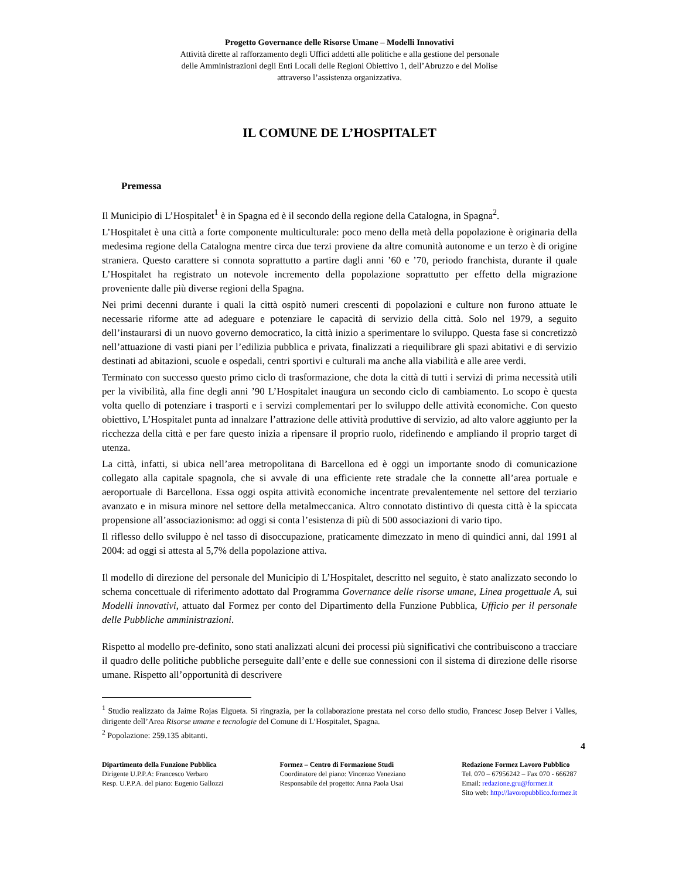Progetto Governance delle Risorse Umane – Modelli Innovativi
Attività dirette al rafforzamento degli Uffici addetti alle politiche e alla gestione del personale
delle Amministrazioni degli Enti Locali delle Regioni Obiettivo 1, dell’Abruzzo e del Molise
attraverso l’assistenza organizzativa.
IL COMUNE DE L’HOSPITALET
Premessa
Il Municipio di L’Hospitalet<sup>1</sup> è in Spagna ed è il secondo della regione della Catalogna, in Spagna<sup>2</sup>.
L’Hospitalet è una città a forte componente multiculturale: poco meno della metà della popolazione è originaria della medesima regione della Catalogna mentre circa due terzi proviene da altre comunità autonome e un terzo è di origine straniera. Questo carattere si connota soprattutto a partire dagli anni ’60 e ’70, periodo franchista, durante il quale L’Hospitalet ha registrato un notevole incremento della popolazione soprattutto per effetto della migrazione proveniente dalle più diverse regioni della Spagna.
Nei primi decenni durante i quali la città ospitò numeri crescenti di popolazioni e culture non furono attuate le necessarie riforme atte ad adeguare e potenziare le capacità di servizio della città. Solo nel 1979, a seguito dell’instaurarsi di un nuovo governo democratico, la città inizio a sperimentare lo sviluppo. Questa fase si concretizzò nell’attuazione di vasti piani per l’edilizia pubblica e privata, finalizzati a riequilibrare gli spazi abitativi e di servizio destinati ad abitazioni, scuole e ospedali, centri sportivi e culturali ma anche alla viabilità e alle aree verdi.
Terminato con successo questo primo ciclo di trasformazione, che dota la città di tutti i servizi di prima necessità utili per la vivibilità, alla fine degli anni ’90 L’Hospitalet inaugura un secondo ciclo di cambiamento. Lo scopo è questa volta quello di potenziare i trasporti e i servizi complementari per lo sviluppo delle attività economiche. Con questo obiettivo, L’Hospitalet punta ad innalzare l’attrazione delle attività produttive di servizio, ad alto valore aggiunto per la ricchezza della città e per fare questo inizia a ripensare il proprio ruolo, ridefinendo e ampliando il proprio target di utenza.
La città, infatti, si ubica nell’area metropolitana di Barcellona ed è oggi un importante snodo di comunicazione collegato alla capitale spagnola, che si avvale di una efficiente rete stradale che la connette all’area portuale e aeroportuale di Barcellona. Essa oggi ospita attività economiche incentrate prevalentemente nel settore del terziario avanzato e in misura minore nel settore della metalmeccanica. Altro connotato distintivo di questa città è la spiccata propensione all’associazionismo: ad oggi si conta l’esistenza di più di 500 associazioni di vario tipo.
Il riflesso dello sviluppo è nel tasso di disoccupazione, praticamente dimezzato in meno di quindici anni, dal 1991 al 2004: ad oggi si attesta al 5,7% della popolazione attiva.
Il modello di direzione del personale del Municipio di L’Hospitalet, descritto nel seguito, è stato analizzato secondo lo schema concettuale di riferimento adottato dal Programma Governance delle risorse umane, Linea progettuale A, sui Modelli innovativi, attuato dal Formez per conto del Dipartimento della Funzione Pubblica, Ufficio per il personale delle Pubbliche amministrazioni.
Rispetto al modello pre-definito, sono stati analizzati alcuni dei processi più significativi che contribuiscono a tracciare il quadro delle politiche pubbliche perseguite dall’ente e delle sue connessioni con il sistema di direzione delle risorse umane. Rispetto all’opportunità di descrivere
<sup>1</sup> Studio realizzato da Jaime Rojas Elgueta. Si ringrazia, per la collaborazione prestata nel corso dello studio, Francesc Josep Belver i Valles, dirigente dell’Area Risorse umane e tecnologie del Comune di L’Hospitalet, Spagna.
<sup>2</sup> Popolazione: 259.135 abitanti.
4
Dipartimento della Funzione Pubblica
Dirigente U.P.P.A: Francesco Verbaro
Resp. U.P.P.A. del piano: Eugenio Gallozzi
Formez – Centro di Formazione Studi
Coordinatore del piano: Vincenzo Veneziano
Responsabile del progetto: Anna Paola Usai
Redazione Formez Lavoro Pubblico
Tel. 070 – 67956242 – Fax 070 - 666287
Email: redazione.gru@formez.it
Sito web: http://lavoropubblico.formez.it